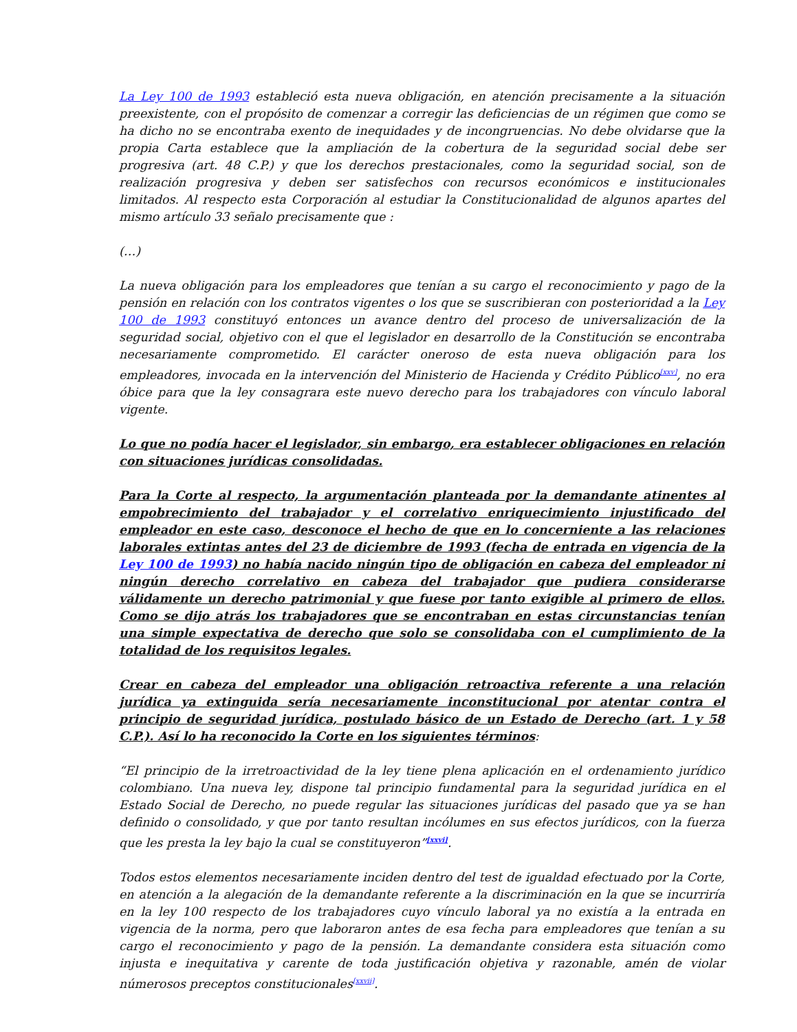La Ley 100 de 1993 estableció esta nueva obligación, en atención precisamente a la situación preexistente, con el propósito de comenzar a corregir las deficiencias de un régimen que como se ha dicho no se encontraba exento de inequidades y de incongruencias. No debe olvidarse que la propia Carta establece que la ampliación de la cobertura de la seguridad social debe ser progresiva (art. 48 C.P.) y que los derechos prestacionales, como la seguridad social, son de realización progresiva y deben ser satisfechos con recursos económicos e institucionales limitados. Al respecto esta Corporación al estudiar la Constitucionalidad de algunos apartes del mismo artículo 33 señalo precisamente que :
(…)
La nueva obligación para los empleadores que tenían a su cargo el reconocimiento y pago de la pensión en relación con los contratos vigentes o los que se suscribieran con posterioridad a la Ley 100 de 1993 constituyó entonces un avance dentro del proceso de universalización de la seguridad social, objetivo con el que el legislador en desarrollo de la Constitución se encontraba necesariamente comprometido. El carácter oneroso de esta nueva obligación para los empleadores, invocada en la intervención del Ministerio de Hacienda y Crédito Público<sup>[xxv]</sup>, no era óbice para que la ley consagrara este nuevo derecho para los trabajadores con vínculo laboral vigente.
Lo que no podía hacer el legislador, sin embargo, era establecer obligaciones en relación con situaciones jurídicas consolidadas.
Para la Corte al respecto, la argumentación planteada por la demandante atinentes al empobrecimiento del trabajador y el correlativo enriquecimiento injustificado del empleador en este caso, desconoce el hecho de que en lo concerniente a las relaciones laborales extintas antes del 23 de diciembre de 1993 (fecha de entrada en vigencia de la Ley 100 de 1993) no había nacido ningún tipo de obligación en cabeza del empleador ni ningún derecho correlativo en cabeza del trabajador que pudiera considerarse válidamente un derecho patrimonial y que fuese por tanto exigible al primero de ellos. Como se dijo atrás los trabajadores que se encontraban en estas circunstancias tenían una simple expectativa de derecho que solo se consolidaba con el cumplimiento de la totalidad de los requisitos legales.
Crear en cabeza del empleador una obligación retroactiva referente a una relación jurídica ya extinguida sería necesariamente inconstitucional por atentar contra el principio de seguridad jurídica, postulado básico de un Estado de Derecho (art. 1 y 58 C.P.). Así lo ha reconocido la Corte en los siguientes términos:
“El principio de la irretroactividad de la ley tiene plena aplicación en el ordenamiento jurídico colombiano. Una nueva ley, dispone tal principio fundamental para la seguridad jurídica en el Estado Social de Derecho, no puede regular las situaciones jurídicas del pasado que ya se han definido o consolidado, y que por tanto resultan incólumes en sus efectos jurídicos, con la fuerza que les presta la ley bajo la cual se constituyeron”<sup>[xxvi]</sup>.
Todos estos elementos necesariamente inciden dentro del test de igualdad efectuado por la Corte, en atención a la alegación de la demandante referente a la discriminación en la que se incurriría en la ley 100 respecto de los trabajadores cuyo vínculo laboral ya no existía a la entrada en vigencia de la norma, pero que laboraron antes de esa fecha para empleadores que tenían a su cargo el reconocimiento y pago de la pensión. La demandante considera esta situación como injusta e inequitativa y carente de toda justificación objetiva y razonable, amén de violar númerosos preceptos constitucionales<sup>[xxvii]</sup>.